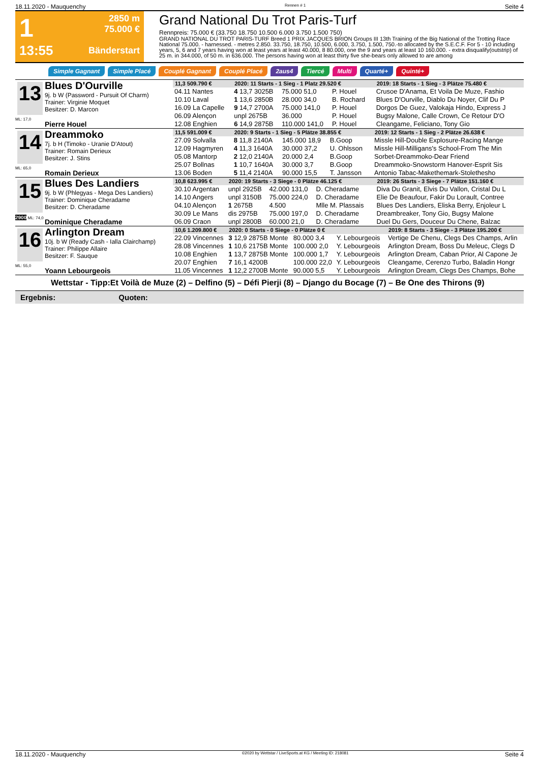18.11.2020 - Mauquenchy Rennen # 1 Seite 4
1
13:55
2850 m
75.000 €
Bänderstart
Grand National Du Trot Paris-Turf
Rennpreis: 75.000 € (33.750 18.750 10.500 6.000 3.750 1.500 750)
GRAND NATIONAL DU TROT PARIS-TURF Breed 1 PRIX JACQUES BRION Groups III 13th Training of the Big National of the Trotting Race National 75.000. - harnessed. - metres 2.850. 33.750, 18.750, 10.500, 6.000, 3.750, 1.500, 750.-to allocated by the S.E.C.F. For 5 - 10 including years, 5, 6 and 7 years having won at least years at least 40.000, 8 80.000, one the 9 and years at least 10 160.000. - extra disqualify(outstrip) of 25 m. in 344.000, of 50 m. in 636.000. The persons having won at least thirty five she-bears only allowed to are among
Simple Gagnant Simple Placé Couplé Gagnant Couplé Placé 2aus4 Tiercé Multi Quarté+ Quinté+
13
ML: 17,0
Blues D'Ourville
9j. b W (Password - Pursuit Of Charm)
Trainer: Virginie Moquet
Besitzer: D. Marcon
Pierre Houel
| 11,3 509.790 € | 2020: 11 Starts - 1 Sieg - 1 Platz 29.520 € | | | | 2019: 18 Starts - 1 Sieg - 3 Plätze 75.480 € |
| --- | --- | --- | --- | --- | --- |
| 04.11 Nantes | 4 13,7 3025B | 75.000 51,0 | P. Houel | | Crusoe D'Anama, Et Voila De Muze, Fashio |
| 10.10 Laval | 1 13,6 2850B | 28.000 34,0 | B. Rochard | | Blues D'Ourville, Diablo Du Noyer, Clif Du P |
| 16.09 La Capelle | 9 14,7 2700A | 75.000 141,0 | P. Houel | | Dorgos De Guez, Valokaja Hindo, Express J |
| 06.09 Alençon | unpl 2675B | 36.000 | P. Houel | | Bugsy Malone, Calle Crown, Ce Retour D'O |
| 12.08 Enghien | 6 14,9 2875B | 110.000 141,0 | P. Houel | | Cleangame, Feliciano, Tony Gio |
14
ML: 65,0
Dreammoko
7j. b H (Timoko - Uranie D'Atout)
Trainer: Romain Derieux
Besitzer: J. Stins
Romain Derieux
| 11,5 591.009 € | 2020: 9 Starts - 1 Sieg - 5 Plätze 38.855 € | | | | 2019: 12 Starts - 1 Sieg - 2 Plätze 26.638 € |
| --- | --- | --- | --- | --- | --- |
| 27.09 Solvalla | 8 11,8 2140A | 145.000 18,9 | B.Goop | | Missle Hill-Double Explosure-Racing Mange |
| 12.09 Hagmyren | 4 11,3 1640A | 30.000 37,2 | U. Ohlsson | | Missle Hill-Milligans's School-From The Min |
| 05.08 Mantorp | 2 12,0 2140A | 20.000 2,4 | B.Goop | | Sorbet-Dreammoko-Dear Friend |
| 25.07 Bollnas | 1 10,7 1640A | 30.000 3,7 | B.Goop | | Dreammoko-Snowstorm Hanover-Esprit Sis |
| 13.06 Boden | 5 11,4 2140A | 90.000 15,5 | T. Jansson | | Antonio Tabac-Makethemark-Stolethesho |
15
2900 ML: 74,0
Blues Des Landiers
9j. b W (Phlegyas - Mega Des Landiers)
Trainer: Dominique Cheradame
Besitzer: D. Cheradame
Dominique Cheradame
| 10,8 623.995 € | 2020: 19 Starts - 3 Siege - 0 Plätze 46.125 € | | | | 2019: 26 Starts - 3 Siege - 7 Plätze 151.160 € |
| --- | --- | --- | --- | --- | --- |
| 30.10 Argentan | unpl 2925B | 42.000 131,0 | D. Cheradame | | Diva Du Granit, Elvis Du Vallon, Cristal Du L |
| 14.10 Angers | unpl 3150B | 75.000 224,0 | D. Cheradame | | Elie De Beaufour, Fakir Du Lorault, Contree |
| 04.10 Alençon | 1 2675B | 4.500 | Mlle M. Plassais | | Blues Des Landiers, Eliska Berry, Enjoleur L |
| 30.09 Le Mans | dis 2975B | 75.000 197,0 | D. Cheradame | | Dreambreaker, Tony Gio, Bugsy Malone |
| 06.09 Craon | unpl 2800B | 60.000 21,0 | D. Cheradame | | Duel Du Gers, Douceur Du Chene, Balzac |
16
ML: 55,0
Arlington Dream
10j. b W (Ready Cash - Ialla Clairchamp)
Trainer: Philippe Allaire
Besitzer: F. Sauque
Yoann Lebourgeois
| 10,6 1.209.800 € | 2020: 0 Starts - 0 Siege - 0 Plätze 0 € | | | | 2019: 8 Starts - 3 Siege - 3 Plätze 195.200 € |
| --- | --- | --- | --- | --- | --- |
| 22.09 Vincennes | 3 12,9 2875B Monte | 80.000 3,4 | Y. Lebourgeois | | Vertige De Chenu, Clegs Des Champs, Arlin |
| 28.08 Vincennes | 1 10,6 2175B Monte | 100.000 2,0 | Y. Lebourgeois | | Arlington Dream, Boss Du Meleuc, Clegs D |
| 10.08 Enghien | 1 13,7 2875B Monte | 100.000 1,7 | Y. Lebourgeois | | Arlington Dream, Caban Prior, Al Capone Je |
| 20.07 Enghien | 7 16,1 4200B | 100.000 22,0 | Y. Lebourgeois | | Cleangame, Cerenzo Turbo, Baladin Hongr |
| 11.05 Vincennes | 1 12,2 2700B Monte | 90.000 5,5 | Y. Lebourgeois | | Arlington Dream, Clegs Des Champs, Bohe |
Wettstar - Tipp:Et Voilà de Muze (2) – Delfino (5) – Défi Pierji (8) – Django du Bocage (7) – Be One des Thirons (9)
Ergebnis: Quoten:
18.11.2020 - Mauquenchy ©2020 by Wettstar / LiveSports.at KG / Meeting ID: 218081 Seite 4